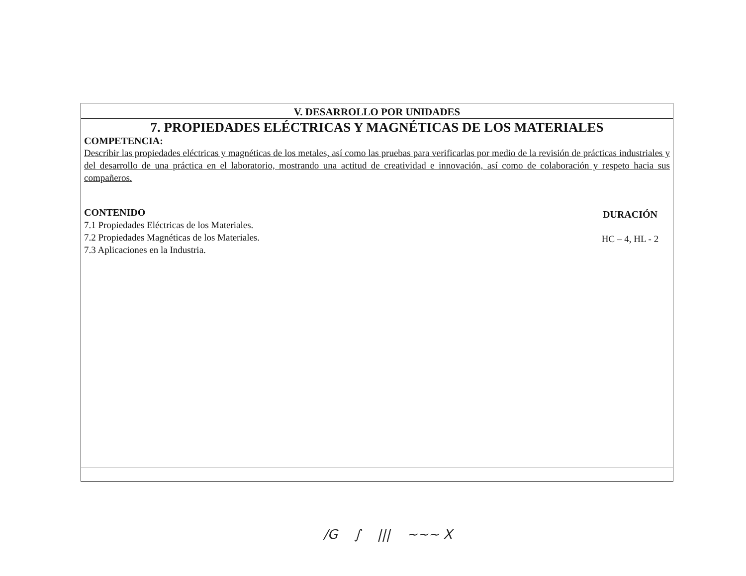V. DESARROLLO POR UNIDADES
7. PROPIEDADES ELÉCTRICAS Y MAGNÉTICAS DE LOS MATERIALES
COMPETENCIA:
Describir las propiedades eléctricas y magnéticas de los metales, así como las pruebas para verificarlas por medio de la revisión de prácticas industriales y del desarrollo de una práctica en el laboratorio, mostrando una actitud de creatividad e innovación, así como de colaboración y respeto hacia sus compañeros.
CONTENIDO
7.1 Propiedades Eléctricas de los Materiales.
7.2 Propiedades Magnéticas de los Materiales.
7.3 Aplicaciones en la Industria.
DURACIÓN
HC – 4, HL - 2
/G ∫ ||| ∼∼∼ X